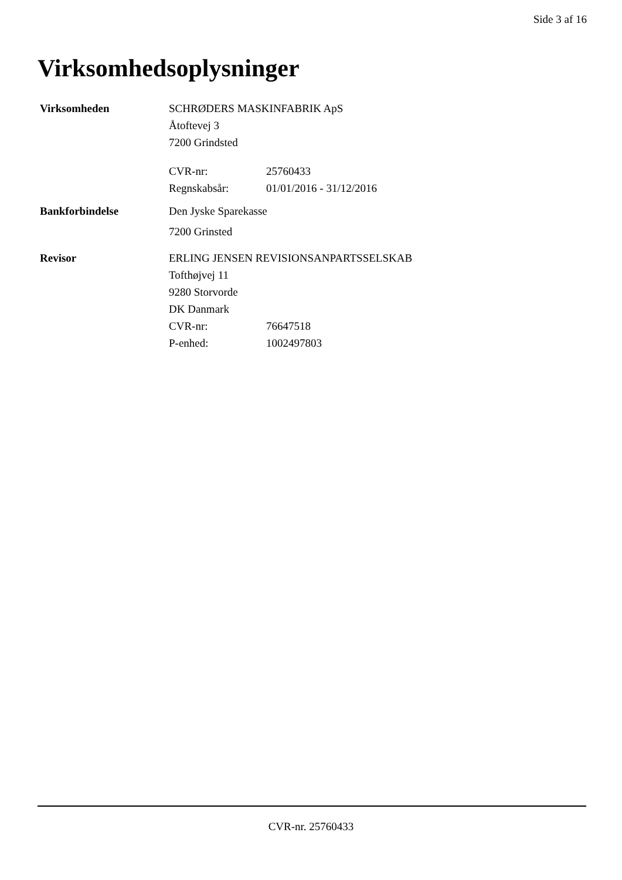Side 3 af 16
Virksomhedsoplysninger
| Virksomheden | SCHRØDERS MASKINFABRIK ApS | |
| | Åtoftevej 3 | |
| | 7200 Grindsted | |
| | CVR-nr: | 25760433 |
| | Regnskabsår: | 01/01/2016 - 31/12/2016 |
| Bankforbindelse | Den Jyske Sparekasse | |
| | 7200 Grinsted | |
| Revisor | ERLING JENSEN REVISIONSANPARTSSELSKAB | |
| | Tofthøjvej 11 | |
| | 9280 Storvorde | |
| | DK Danmark | |
| | CVR-nr: | 76647518 |
| | P-enhed: | 1002497803 |
CVR-nr. 25760433